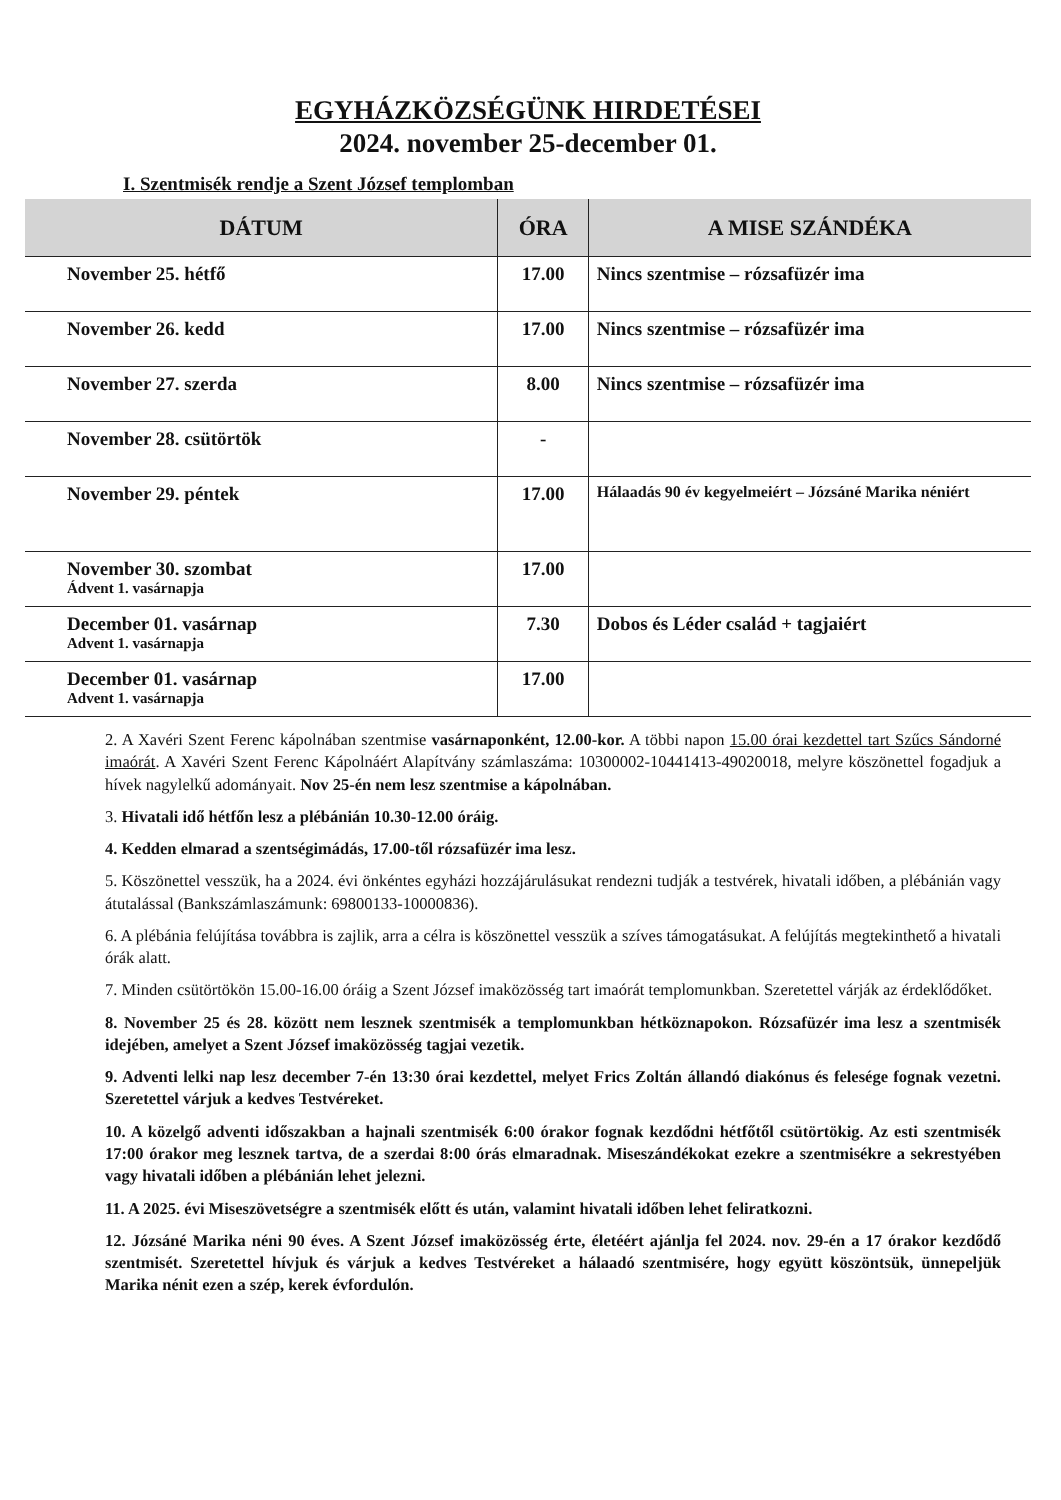EGYHÁZKÖZSÉGÜNK HIRDETÉSEI
2024. november 25-december 01.
I. Szentmisék rendje a Szent József templomban
| DÁTUM | ÓRA | A MISE SZÁNDÉKA |
| --- | --- | --- |
| November 25. hétfő | 17.00 | Nincs szentmise – rózsafüzér ima |
| November 26. kedd | 17.00 | Nincs szentmise – rózsafüzér ima |
| November 27. szerda | 8.00 | Nincs szentmise – rózsafüzér ima |
| November 28. csütörtök | - | |
| November 29. péntek | 17.00 | Hálaadás 90 év kegyelmeiért – Józsáné Marika néniért |
| November 30. szombat Ádvent 1. vasárnapja | 17.00 | |
| December 01. vasárnap Advent 1. vasárnapja | 7.30 | Dobos és Léder család + tagjaiért |
| December 01. vasárnap Advent 1. vasárnapja | 17.00 | |
2. A Xavéri Szent Ferenc kápolnában szentmise vasárnaponként, 12.00-kor. A többi napon 15.00 órai kezdettel tart Szűcs Sándorné imaórát. A Xavéri Szent Ferenc Kápolnáért Alapítvány számlaszáma: 10300002-10441413-49020018, melyre köszönettel fogadjuk a hívek nagylelkű adományait. Nov 25-én nem lesz szentmise a kápolnában.
3. Hivatali idő hétfőn lesz a plébánián 10.30-12.00 óráig.
4. Kedden elmarad a szentségimádás, 17.00-től rózsafüzér ima lesz.
5. Köszönettel vesszük, ha a 2024. évi önkéntes egyházi hozzájárulásukat rendezni tudják a testvérek, hivatali időben, a plébánián vagy átutalással (Bankszámlaszámunk: 69800133-10000836).
6. A plébánia felújítása továbbra is zajlik, arra a célra is köszönettel vesszük a szíves támogatásukat. A felújítás megtekinthető a hivatali órák alatt.
7. Minden csütörtökön 15.00-16.00 óráig a Szent József imaközösség tart imaórát templomunkban. Szeretettel várják az érdeklődőket.
8. November 25 és 28. között nem lesznek szentmisék a templomunkban hétköznapokon. Rózsafüzér ima lesz a szentmisék idejében, amelyet a Szent József imaközösség tagjai vezetik.
9. Adventi lelki nap lesz december 7-én 13:30 órai kezdettel, melyet Frics Zoltán állandó diakónus és felesége fognak vezetni. Szeretettel várjuk a kedves Testvéreket.
10. A közelgő adventi időszakban a hajnali szentmisék 6:00 órakor fognak kezdődni hétfőtől csütörtökig. Az esti szentmisék 17:00 órakor meg lesznek tartva, de a szerdai 8:00 órás elmaradnak. Miseszándékokat ezekre a szentmisékre a sekrestyében vagy hivatali időben a plébánián lehet jelezni.
11. A 2025. évi Miseszövetségre a szentmisék előtt és után, valamint hivatali időben lehet feliratkozni.
12. Józsáné Marika néni 90 éves. A Szent József imaközösség érte, életéért ajánlja fel 2024. nov. 29-én a 17 órakor kezdődő szentmisét. Szeretettel hívjuk és várjuk a kedves Testvéreket a hálaadó szentmisére, hogy együtt köszöntsük, ünnepeljük Marika nénit ezen a szép, kerek évfordulón.